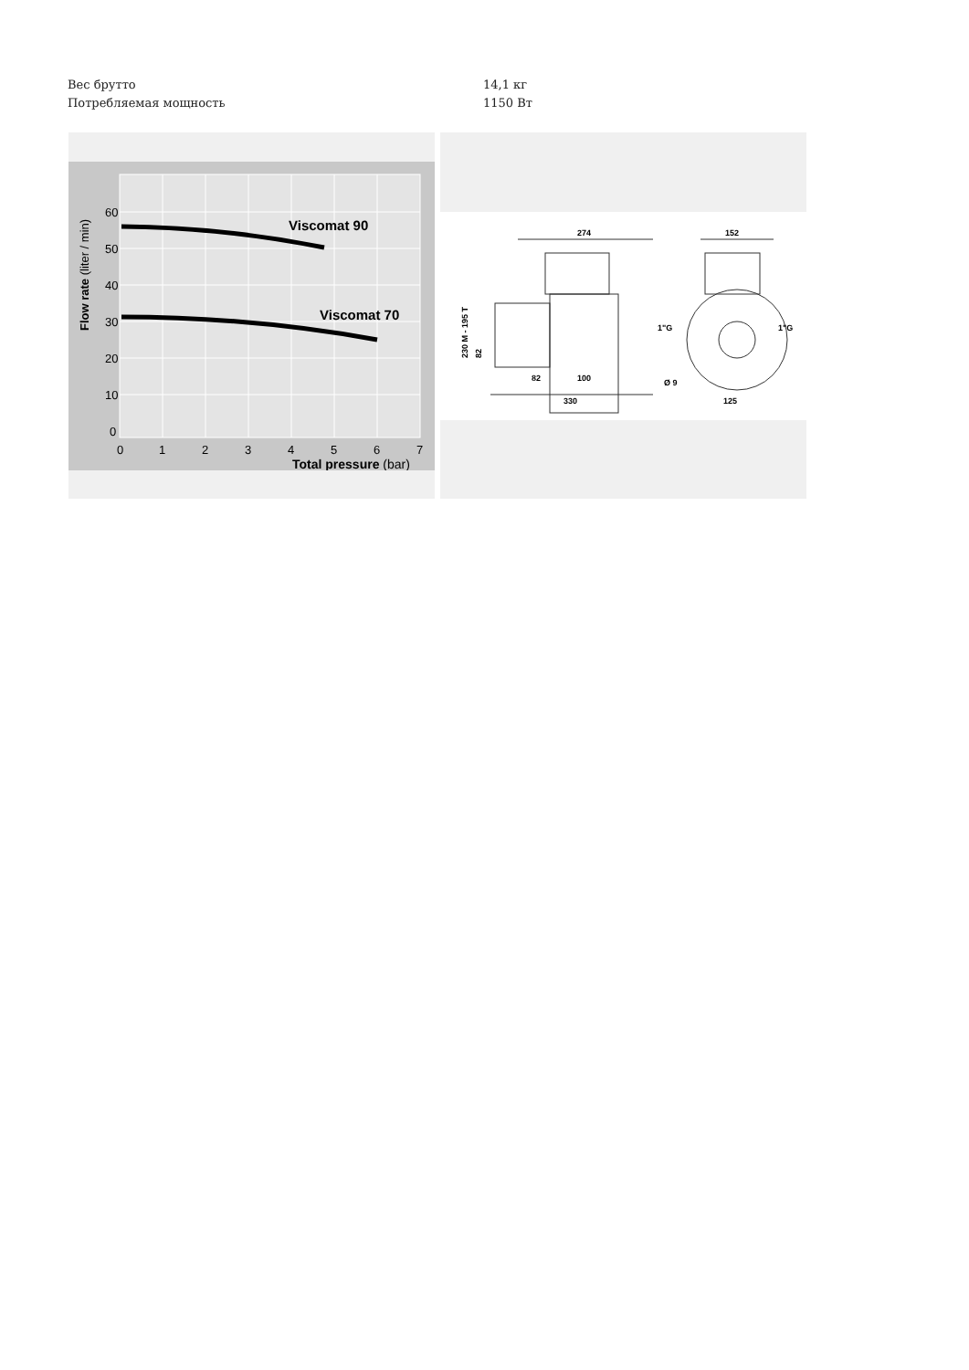| Вес брутто | 14,1 кг |
| Потребляемая мощность | 1150 Вт |
Viscomat 90
Viscomat 70
60
50
40
30
20
10
0
0
1
2
3
4
5
6
7
Total pressure (bar)
Flow rate (liter / min)
274
152
82
100
330
125
Ø 9
1"G
1"G
230 M - 195 T
82